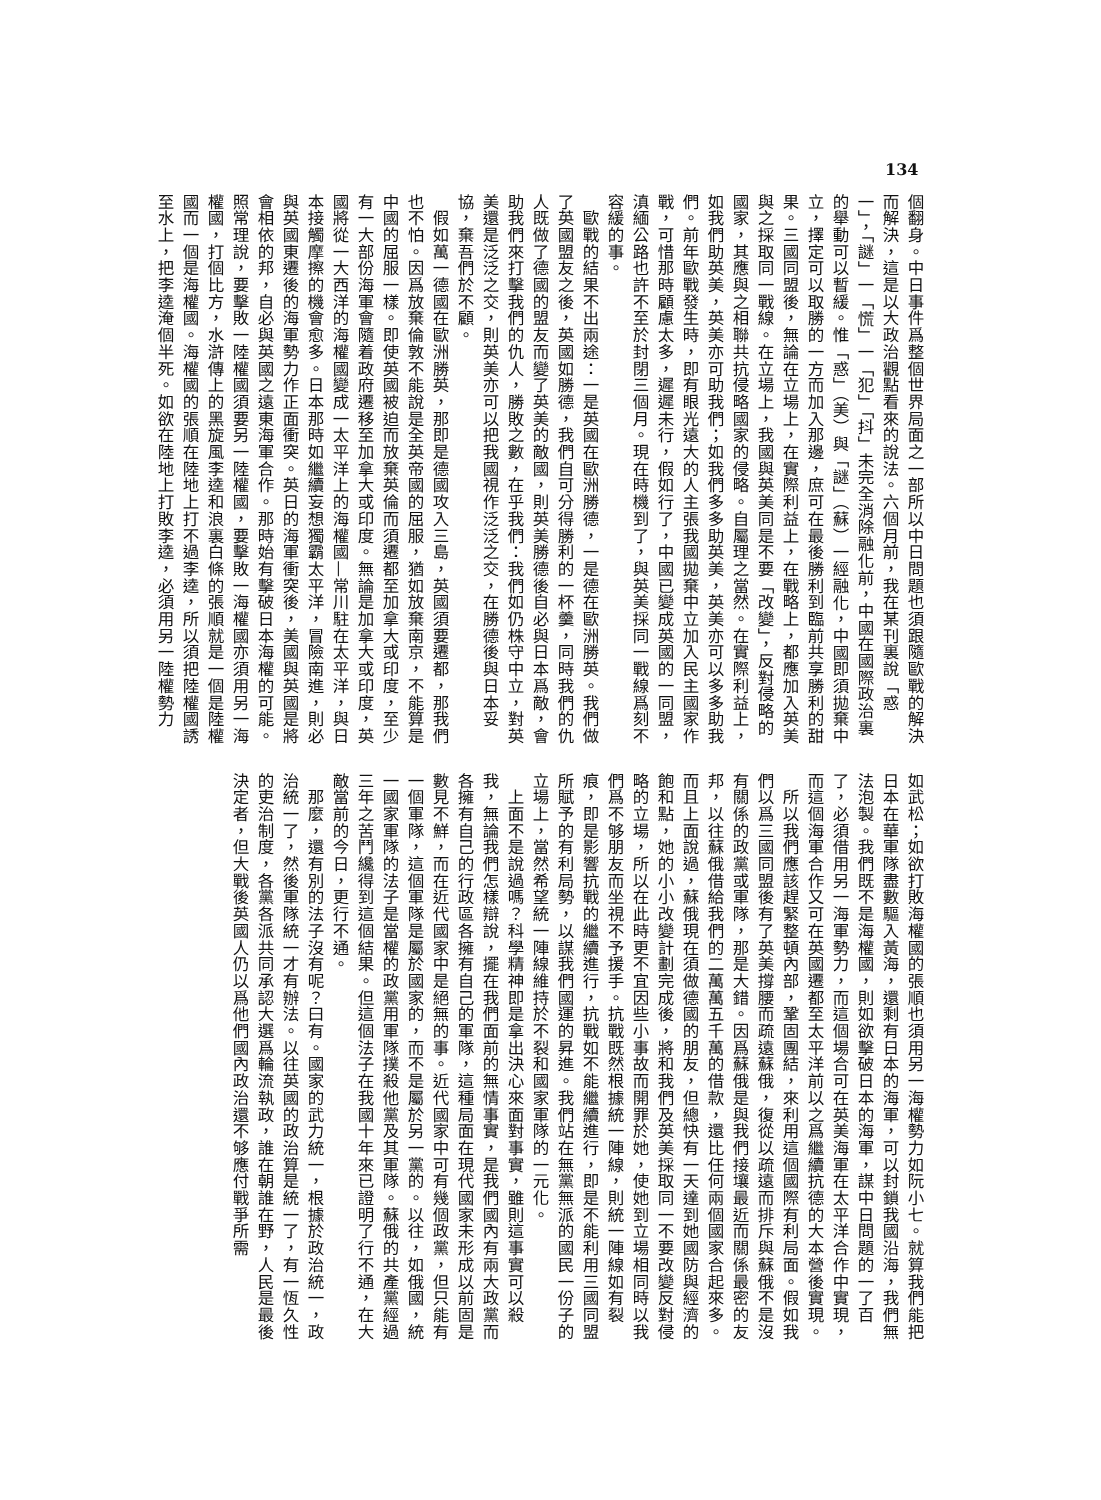134
個翻身。中日事件爲整個世界局面之一部所以中日問題也須跟隨歐戰的解決而解決，這是以大政治觀點看來的說法。六個月前，我在某刊裏說「惑一」，「謎」一「慌」一「犯」「抖」未完全消除融化前，中國在國際政治裏的舉動可以暫緩。惟「惑」（美）與「謎」（蘇）一經融化，中國即須拋棄中立，擇定可以取勝的一方而加入那邊，庶可在最後勝利到臨前共享勝利的甜果。三國同盟後，無論在立場上，在實際利益上，在戰略上，都應加入英美與之採取同一戰線。在立場上，我國與英美同是不要「改變」，反對侵略的國家，其應與之相聯共抗侵略國家的侵略。自屬理之當然。在實際利益上，如我們助英美，英美亦可助我們；如我們多多助英美，英美亦可以多多助我們。前年歐戰發生時，即有眼光遠大的人主張我國拋棄中立加入民主國家作戰，可惜那時顧慮太多，遲遲未行，假如行了，中國已變成英國的一同盟，滇緬公路也許不至於封閉三個月。現在時機到了，與英美採同一戰線爲刻不容緩的事。
　歐戰的結果不出兩途：一是英國在歐洲勝德，一是德在歐洲勝英。我們做了英國盟友之後，英國如勝德，我們自可分得勝利的一杯羹，同時我們的仇人既做了德國的盟友而變了英美的敵國，則英美勝德後自必與日本爲敵，會助我們來打擊我們的仇人，勝敗之數，在乎我們：我們如仍株守中立，對英美還是泛泛之交，則英美亦可以把我國視作泛泛之交，在勝德後與日本妥協，棄吾們於不顧。
　假如萬一德國在歐洲勝英，那即是德國攻入三島，英國須要遷都，那我們也不怕。因爲放棄倫敦不能說是全英帝國的屈服，猶如放棄南京，不能算是中國的屈服一樣。即使英國被迫而放棄英倫而須遷都至加拿大或印度，至少有一大部份海軍會隨着政府遷移至加拿大或印度。無論是加拿大或印度，英國將從一大西洋的海權國變成一太平洋上的海權國—常川駐在太平洋，與日本接觸摩擦的機會愈多。日本那時如繼續妄想獨霸太平洋，冒險南進，則必與英國東遷後的海軍勢力作正面衝突。英日的海軍衝突後，美國與英國是將會相依的邦，自必與英國之遠東海軍合作。那時始有擊破日本海權的可能。照常理說，要擊敗一陸權國須要另一陸權國，要擊敗一海權國亦須用另一海權國，打個比方，水滸傳上的黑旋風李逵和浪裏白條的張順就是一個是陸權國而一個是海權國。海權國的張順在陸地上打不過李逵，所以須把陸權國誘至水上，把李逵淹個半死。如欲在陸地上打敗李逵，必須用另一陸權勢力
如武松；如欲打敗海權國的張順也須用另一海權勢力如阮小七。就算我們能把日本在華軍隊盡數驅入黃海，還剩有日本的海軍，可以封鎖我國沿海，我們無法泡製。我們既不是海權國，則如欲擊破日本的海軍，謀中日問題的一了百了，必須借用另一海軍勢力，而這個場合可在英美海軍在太平洋合作中實現，而這個海軍合作又可在英國遷都至太平洋前以之爲繼續抗德的大本營後實現。
　所以我們應該趕緊整頓內部，鞏固團結，來利用這個國際有利局面。假如我們以爲三國同盟後有了英美撐腰而疏遠蘇俄，復從以疏遠而排斥與蘇俄不是沒有關係的政黨或軍隊，那是大錯。因爲蘇俄是與我們接壤最近而關係最密的友邦，以往蘇俄借給我們的二萬萬五千萬的借款，還比任何兩個國家合起來多。而且上面說過，蘇俄現在須做德國的朋友，但總快有一天達到她國防與經濟的飽和點，她的小小改變計劃完成後，將和我們及英美採取同一不要改變反對侵略的立場，所以在此時更不宜因些小事故而開罪於她，使她到立場相同時以我們爲不够朋友而坐視不予援手。抗戰既然根據統一陣線，則統一陣線如有裂痕，即是影響抗戰的繼續進行，抗戰如不能繼續進行，即是不能利用三國同盟所賦予的有利局勢，以謀我們國運的昇進。我們站在無黨無派的國民一份子的立場上，當然希望統一陣線維持於不裂和國家軍隊的一元化。
　上面不是說過嗎？科學精神即是拿出決心來面對事實，雖則這事實可以殺我，無論我們怎樣辯說，擺在我們面前的無情事實，是我們國內有兩大政黨而各擁有自己的行政區各擁有自己的軍隊，這種局面在現代國家未形成以前固是數見不鮮，而在近代國家中是絕無的事。近代國家中可有幾個政黨，但只能有一個軍隊，這個軍隊是屬於國家的，而不是屬於另一黨的。以往，如俄國，統一國家軍隊的法子是當權的政黨用軍隊撲殺他黨及其軍隊。蘇俄的共產黨經過三年之苦鬥纔得到這個結果。但這個法子在我國十年來已證明了行不通，在大敵當前的今日，更行不通。
　那麼，還有別的法子沒有呢？曰有。國家的武力統一，根據於政治統一，政治統一了，然後軍隊統一才有辦法。以往英國的政治算是統一了，有一恆久性的吏治制度，各黨各派共同承認大選爲輪流執政，誰在朝誰在野，人民是最後決定者，但大戰後英國人仍以爲他們國內政治還不够應付戰爭所需